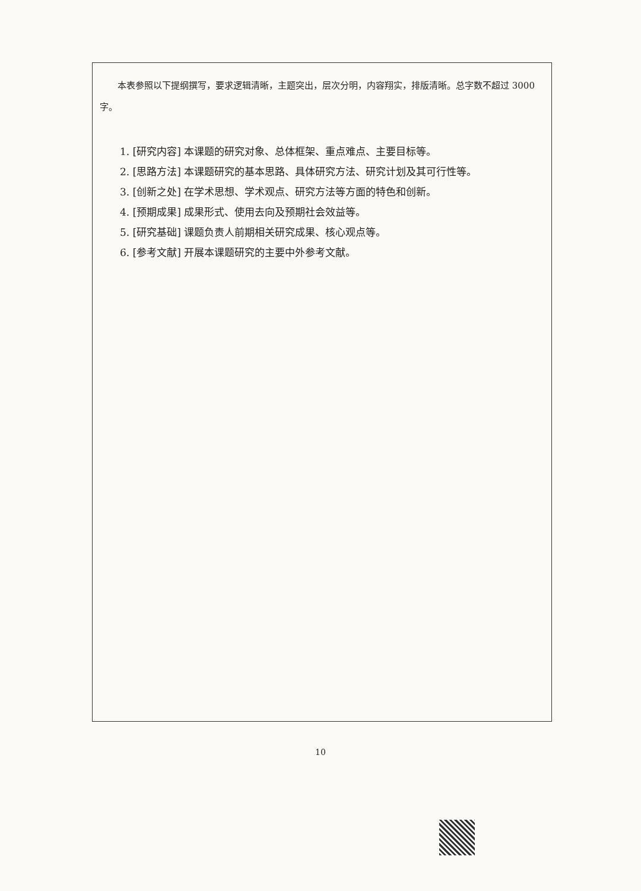本表参照以下提纲撰写，要求逻辑清晰，主题突出，层次分明，内容翔实，排版清晰。总字数不超过 3000 字。
1. [研究内容] 本课题的研究对象、总体框架、重点难点、主要目标等。
2. [思路方法] 本课题研究的基本思路、具体研究方法、研究计划及其可行性等。
3. [创新之处] 在学术思想、学术观点、研究方法等方面的特色和创新。
4. [预期成果] 成果形式、使用去向及预期社会效益等。
5. [研究基础] 课题负责人前期相关研究成果、核心观点等。
6. [参考文献] 开展本课题研究的主要中外参考文献。
10